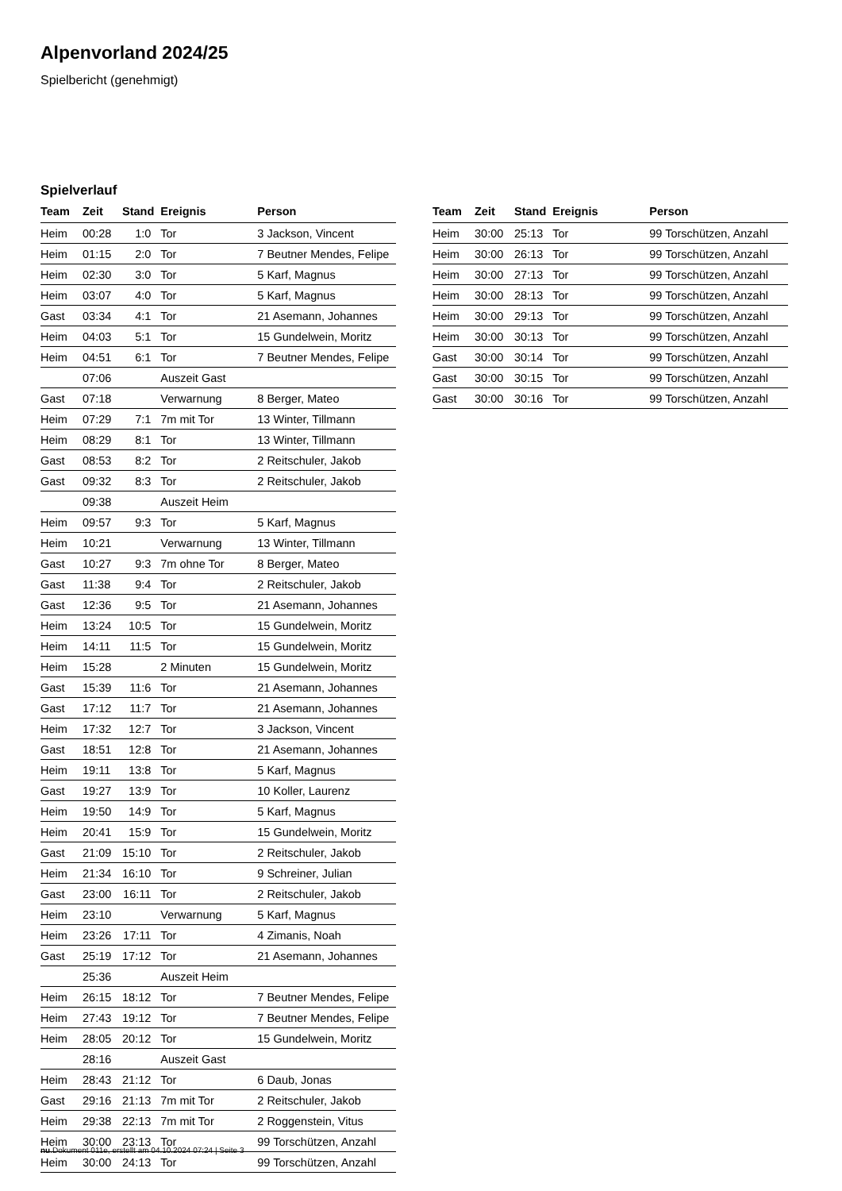Alpenvorland 2024/25
Spielbericht (genehmigt)
Spielverlauf
| Team | Zeit | Stand | Ereignis | Person |
| --- | --- | --- | --- | --- |
| Heim | 00:28 | 1:0 | Tor | 3 Jackson, Vincent |
| Heim | 01:15 | 2:0 | Tor | 7 Beutner Mendes, Felipe |
| Heim | 02:30 | 3:0 | Tor | 5 Karf, Magnus |
| Heim | 03:07 | 4:0 | Tor | 5 Karf, Magnus |
| Gast | 03:34 | 4:1 | Tor | 21 Asemann, Johannes |
| Heim | 04:03 | 5:1 | Tor | 15 Gundelwein, Moritz |
| Heim | 04:51 | 6:1 | Tor | 7 Beutner Mendes, Felipe |
| | 07:06 | | Auszeit Gast | |
| Gast | 07:18 | | Verwarnung | 8 Berger, Mateo |
| Heim | 07:29 | 7:1 | 7m mit Tor | 13 Winter, Tillmann |
| Heim | 08:29 | 8:1 | Tor | 13 Winter, Tillmann |
| Gast | 08:53 | 8:2 | Tor | 2 Reitschuler, Jakob |
| Gast | 09:32 | 8:3 | Tor | 2 Reitschuler, Jakob |
| | 09:38 | | Auszeit Heim | |
| Heim | 09:57 | 9:3 | Tor | 5 Karf, Magnus |
| Heim | 10:21 | | Verwarnung | 13 Winter, Tillmann |
| Gast | 10:27 | 9:3 | 7m ohne Tor | 8 Berger, Mateo |
| Gast | 11:38 | 9:4 | Tor | 2 Reitschuler, Jakob |
| Gast | 12:36 | 9:5 | Tor | 21 Asemann, Johannes |
| Heim | 13:24 | 10:5 | Tor | 15 Gundelwein, Moritz |
| Heim | 14:11 | 11:5 | Tor | 15 Gundelwein, Moritz |
| Heim | 15:28 | | 2 Minuten | 15 Gundelwein, Moritz |
| Gast | 15:39 | 11:6 | Tor | 21 Asemann, Johannes |
| Gast | 17:12 | 11:7 | Tor | 21 Asemann, Johannes |
| Heim | 17:32 | 12:7 | Tor | 3 Jackson, Vincent |
| Gast | 18:51 | 12:8 | Tor | 21 Asemann, Johannes |
| Heim | 19:11 | 13:8 | Tor | 5 Karf, Magnus |
| Gast | 19:27 | 13:9 | Tor | 10 Koller, Laurenz |
| Heim | 19:50 | 14:9 | Tor | 5 Karf, Magnus |
| Heim | 20:41 | 15:9 | Tor | 15 Gundelwein, Moritz |
| Gast | 21:09 | 15:10 | Tor | 2 Reitschuler, Jakob |
| Heim | 21:34 | 16:10 | Tor | 9 Schreiner, Julian |
| Gast | 23:00 | 16:11 | Tor | 2 Reitschuler, Jakob |
| Heim | 23:10 | | Verwarnung | 5 Karf, Magnus |
| Heim | 23:26 | 17:11 | Tor | 4 Zimanis, Noah |
| Gast | 25:19 | 17:12 | Tor | 21 Asemann, Johannes |
| | 25:36 | | Auszeit Heim | |
| Heim | 26:15 | 18:12 | Tor | 7 Beutner Mendes, Felipe |
| Heim | 27:43 | 19:12 | Tor | 7 Beutner Mendes, Felipe |
| Heim | 28:05 | 20:12 | Tor | 15 Gundelwein, Moritz |
| | 28:16 | | Auszeit Gast | |
| Heim | 28:43 | 21:12 | Tor | 6 Daub, Jonas |
| Gast | 29:16 | 21:13 | 7m mit Tor | 2 Reitschuler, Jakob |
| Heim | 29:38 | 22:13 | 7m mit Tor | 2 Roggenstein, Vitus |
| Heim | 30:00 | 23:13 | Tor | 99 Torschützen, Anzahl |
| Heim | 30:00 | 24:13 | Tor | 99 Torschützen, Anzahl |
| Team | Zeit | Stand | Ereignis | Person |
| --- | --- | --- | --- | --- |
| Heim | 30:00 | 25:13 | Tor | 99 Torschützen, Anzahl |
| Heim | 30:00 | 26:13 | Tor | 99 Torschützen, Anzahl |
| Heim | 30:00 | 27:13 | Tor | 99 Torschützen, Anzahl |
| Heim | 30:00 | 28:13 | Tor | 99 Torschützen, Anzahl |
| Heim | 30:00 | 29:13 | Tor | 99 Torschützen, Anzahl |
| Heim | 30:00 | 30:13 | Tor | 99 Torschützen, Anzahl |
| Gast | 30:00 | 30:14 | Tor | 99 Torschützen, Anzahl |
| Gast | 30:00 | 30:15 | Tor | 99 Torschützen, Anzahl |
| Gast | 30:00 | 30:16 | Tor | 99 Torschützen, Anzahl |
nu.Dokument 011e, erstellt am 04.10.2024 07:24 | Seite 3